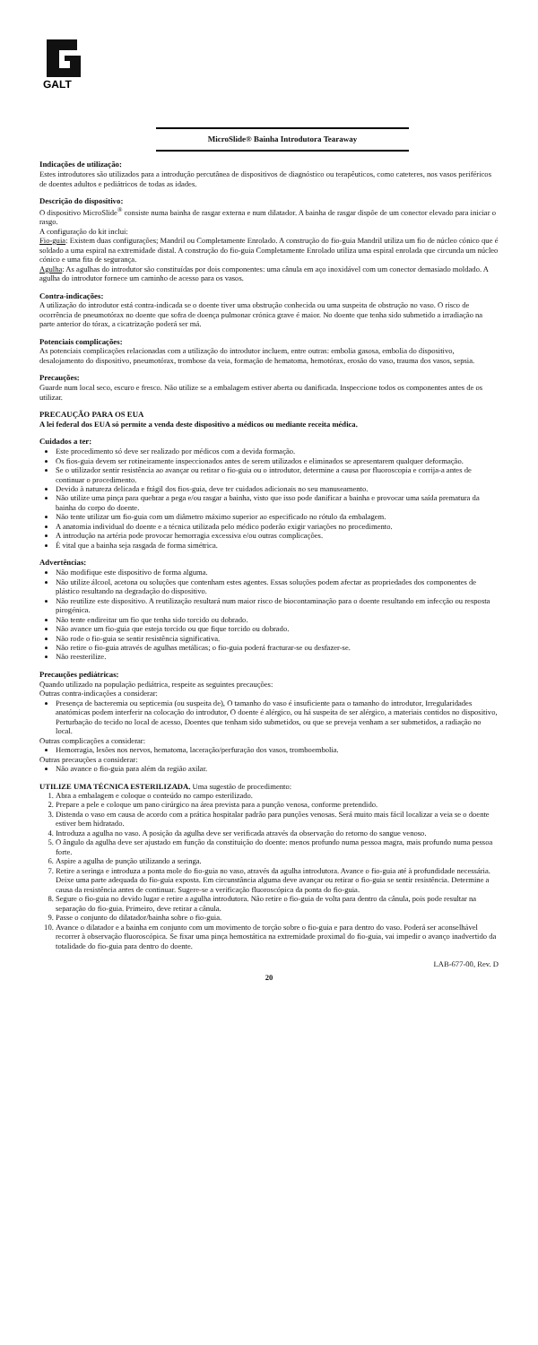GALT
MicroSlide® Bainha Introdutora Tearaway
Indicações de utilização:
Estes introdutores são utilizados para a introdução percutânea de dispositivos de diagnóstico ou terapêuticos, como cateteres, nos vasos periféricos de doentes adultos e pediátricos de todas as idades.
Descrição do dispositivo:
O dispositivo MicroSlide<sup>®</sup> consiste numa bainha de rasgar externa e num dilatador. A bainha de rasgar dispõe de um conector elevado para iniciar o rasgo.
A configuração do kit inclui:
Fio-guia: Existem duas configurações; Mandril ou Completamente Enrolado. A construção do fio-guia Mandril utiliza um fio de núcleo cónico que é soldado a uma espiral na extremidade distal. A construção do fio-guia Completamente Enrolado utiliza uma espiral enrolada que circunda um núcleo cónico e uma fita de segurança.
Agulha: As agulhas do introdutor são constituídas por dois componentes: uma cânula em aço inoxidável com um conector demasiado moldado. A agulha do introdutor fornece um caminho de acesso para os vasos.
Contra-indicações:
A utilização do introdutor está contra-indicada se o doente tiver uma obstrução conhecida ou uma suspeita de obstrução no vaso. O risco de ocorrência de pneumotórax no doente que sofra de doença pulmonar crónica grave é maior. No doente que tenha sido submetido a irradiação na parte anterior do tórax, a cicatrização poderá ser má.
Potenciais complicações:
As potenciais complicações relacionadas com a utilização do introdutor incluem, entre outras: embolia gasosa, embolia do dispositivo, desalojamento do dispositivo, pneumotórax, trombose da veia, formação de hematoma, hemotórax, erosão do vaso, trauma dos vasos, sepsia.
Precauções:
Guarde num local seco, escuro e fresco. Não utilize se a embalagem estiver aberta ou danificada. Inspeccione todos os componentes antes de os utilizar.
PRECAUÇÃO PARA OS EUA
A lei federal dos EUA só permite a venda deste dispositivo a médicos ou mediante receita médica.
Cuidados a ter:
Este procedimento só deve ser realizado por médicos com a devida formação.
Os fios-guia devem ser rotineiramente inspeccionados antes de serem utilizados e eliminados se apresentarem qualquer deformação.
Se o utilizador sentir resistência ao avançar ou retirar o fio-guia ou o introdutor, determine a causa por fluoroscopia e corrija-a antes de continuar o procedimento.
Devido à natureza delicada e frágil dos fios-guia, deve ter cuidados adicionais no seu manuseamento.
Não utilize uma pinça para quebrar a pega e/ou rasgar a bainha, visto que isso pode danificar a bainha e provocar uma saída prematura da bainha do corpo do doente.
Não tente utilizar um fio-guia com um diâmetro máximo superior ao especificado no rótulo da embalagem.
A anatomia individual do doente e a técnica utilizada pelo médico poderão exigir variações no procedimento.
A introdução na artéria pode provocar hemorragia excessiva e/ou outras complicações.
É vital que a bainha seja rasgada de forma simétrica.
Advertências:
Não modifique este dispositivo de forma alguma.
Não utilize álcool, acetona ou soluções que contenham estes agentes. Essas soluções podem afectar as propriedades dos componentes de plástico resultando na degradação do dispositivo.
Não reutilize este dispositivo. A reutilização resultará num maior risco de biocontaminação para o doente resultando em infecção ou resposta pirogénica.
Não tente endireitar um fio que tenha sido torcido ou dobrado.
Não avance um fio-guia que esteja torcido ou que fique torcido ou dobrado.
Não rode o fio-guia se sentir resistência significativa.
Não retire o fio-guia através de agulhas metálicas; o fio-guia poderá fracturar-se ou desfazer-se.
Não reesterilize.
Precauções pediátricas:
Quando utilizado na população pediátrica, respeite as seguintes precauções:
Outras contra-indicações a considerar:
Presença de bacteremia ou septicemia (ou suspeita de), O tamanho do vaso é insuficiente para o tamanho do introdutor, Irregularidades anatómicas podem interferir na colocação do introdutor, O doente é alérgico, ou há suspeita de ser alérgico, a materiais contidos no dispositivo, Perturbação do tecido no local de acesso, Doentes que tenham sido submetidos, ou que se preveja venham a ser submetidos, a radiação no local.
Outras complicações a considerar:
Hemorragia, lesões nos nervos, hematoma, laceração/perfuração dos vasos, tromboembolia.
Outras precauções a considerar:
Não avance o fio-guia para além da região axilar.
UTILIZE UMA TÉCNICA ESTERILIZADA. Uma sugestão de procedimento:
1. Abra a embalagem e coloque o conteúdo no campo esterilizado.
2. Prepare a pele e coloque um pano cirúrgico na área prevista para a punção venosa, conforme pretendido.
3. Distenda o vaso em causa de acordo com a prática hospitalar padrão para punções venosas. Será muito mais fácil localizar a veia se o doente estiver bem hidratado.
4. Introduza a agulha no vaso. A posição da agulha deve ser verificada através da observação do retorno do sangue venoso.
5. O ângulo da agulha deve ser ajustado em função da constituição do doente: menos profundo numa pessoa magra, mais profundo numa pessoa forte.
6. Aspire a agulha de punção utilizando a seringa.
7. Retire a seringa e introduza a ponta mole do fio-guia no vaso, através da agulha introdutora. Avance o fio-guia até à profundidade necessária. Deixe uma parte adequada do fio-guia exposta. Em circunstância alguma deve avançar ou retirar o fio-guia se sentir resistência. Determine a causa da resistência antes de continuar. Sugere-se a verificação fluoroscópica da ponta do fio-guia.
8. Segure o fio-guia no devido lugar e retire a agulha introdutora. Não retire o fio-guia de volta para dentro da cânula, pois pode resultar na separação do fio-guia. Primeiro, deve retirar a cânula.
9. Passe o conjunto do dilatador/bainha sobre o fio-guia.
10. Avance o dilatador e a bainha em conjunto com um movimento de torção sobre o fio-guia e para dentro do vaso. Poderá ser aconselhável recorrer à observação fluoroscópica. Se fixar uma pinça hemostática na extremidade proximal do fio-guia, vai impedir o avanço inadvertido da totalidade do fio-guia para dentro do doente.
LAB-677-00, Rev. D
20